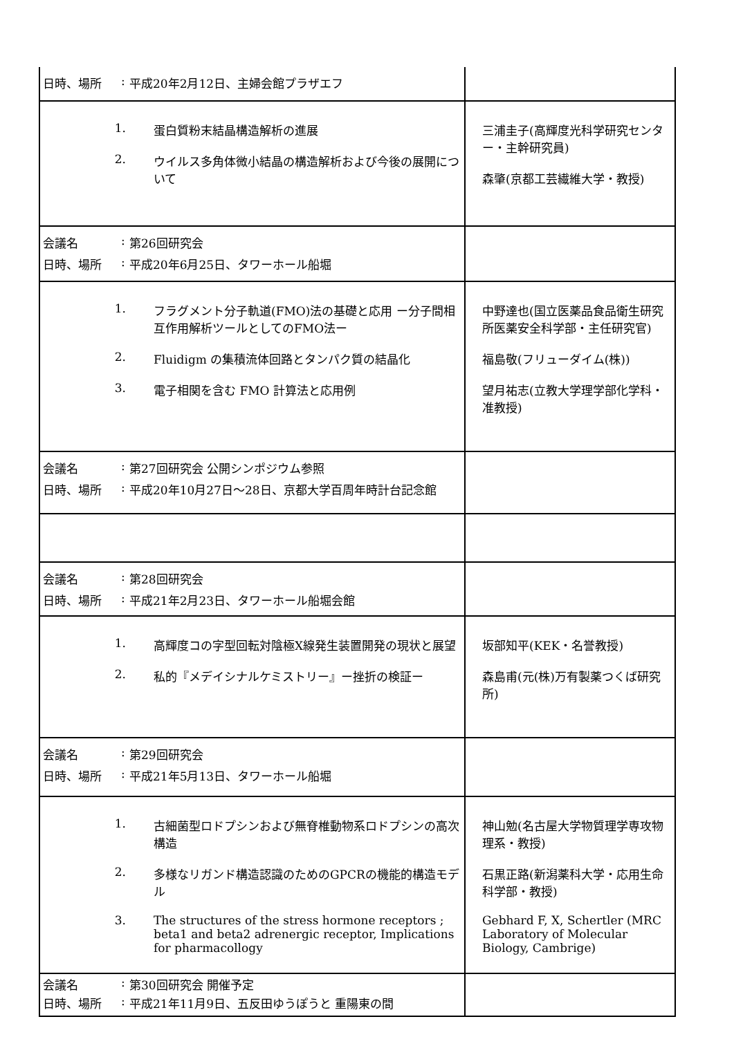| 日時、場所 : 平成20年2月12日、主婦会館プラザエフ | |
| 1. 蛋白質粉末結晶構造解析の進展 2. ウイルス多角体微小結晶の構造解析および今後の展開について | 三浦圭子(高輝度光科学研究センター・主幹研究員) 森肇(京都工芸繊維大学・教授) |
| 会議名 : 第26回研究会 日時、場所 : 平成20年6月25日、タワーホール船堀 | |
| 1. フラグメント分子軌道(FMO)法の基礎と応用 ー分子間相互作用解析ツールとしてのFMO法ー 2. Fluidigm の集積流体回路とタンパク質の結晶化 3. 電子相関を含む FMO 計算法と応用例 | 中野達也(国立医薬品食品衛生研究所医薬安全科学部・主任研究官) 福島敬(フリューダイム(株)) 望月祐志(立教大学理学部化学科・准教授) |
| 会議名 : 第27回研究会 公開シンポジウム参照 日時、場所 : 平成20年10月27日～28日、京都大学百周年時計台記念館 | |
| 会議名 : 第28回研究会 日時、場所 : 平成21年2月23日、タワーホール船堀会館 | |
| 1. 高輝度コの字型回転対陰極X線発生装置開発の現状と展望 2. 私的『メデイシナルケミストリー』ー挫折の検証ー | 坂部知平(KEK・名誉教授) 森島甫(元(株)万有製薬つくば研究所) |
| 会議名 : 第29回研究会 日時、場所 : 平成21年5月13日、タワーホール船堀 | |
| 1. 古細菌型ロドプシンおよび無脊椎動物系ロドプシンの高次構造 2. 多様なリガンド構造認識のためのGPCRの機能的構造モデル 3. The structures of the stress hormone receptors ; beta1 and beta2 adrenergic receptor, Implications for pharmacollogy | 神山勉(名古屋大学物質理学専攻物理系・教授) 石黒正路(新潟薬科大学・応用生命科学部・教授) Gebhard F, X, Schertler (MRC Laboratory of Molecular Biology, Cambrige) |
| 会議名 : 第30回研究会 開催予定 日時、場所 : 平成21年11月9日、五反田ゆうぽうと 重陽東の間 | |